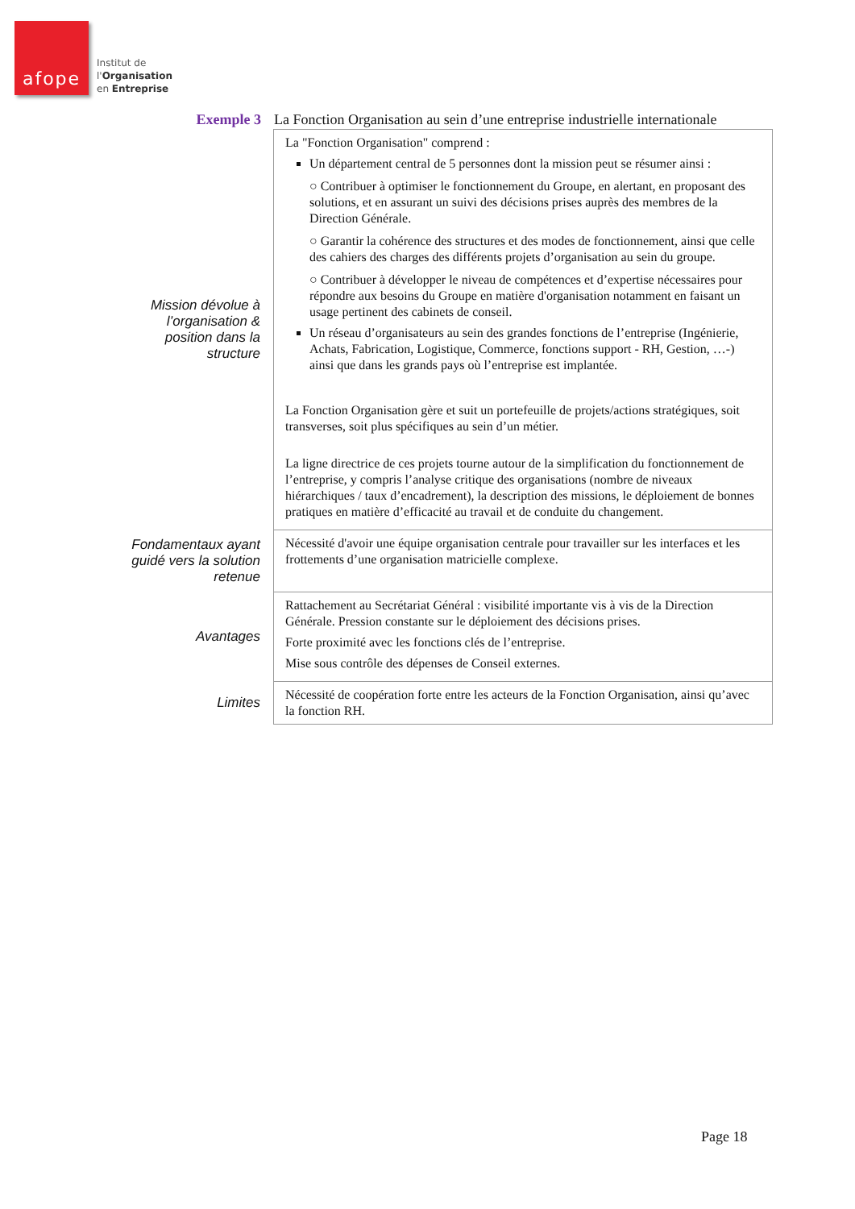afope
Institut de
l'Organisation
en Entreprise
Exemple 3 La Fonction Organisation au sein d’une entreprise industrielle internationale
| Mission dévolue à l’organisation & position dans la structure | La "Fonction Organisation" comprend : Un département central de 5 personnes dont la mission peut se résumer ainsi : ○ Contribuer à optimiser le fonctionnement du Groupe, en alertant, en proposant des solutions, et en assurant un suivi des décisions prises auprès des membres de la Direction Générale. ○ Garantir la cohérence des structures et des modes de fonctionnement, ainsi que celle des cahiers des charges des différents projets d’organisation au sein du groupe. ○ Contribuer à développer le niveau de compétences et d’expertise nécessaires pour répondre aux besoins du Groupe en matière d'organisation notamment en faisant un usage pertinent des cabinets de conseil. Un réseau d’organisateurs au sein des grandes fonctions de l’entreprise (Ingénierie, Achats, Fabrication, Logistique, Commerce, fonctions support - RH, Gestion, …-) ainsi que dans les grands pays où l’entreprise est implantée. La Fonction Organisation gère et suit un portefeuille de projets/actions stratégiques, soit transverses, soit plus spécifiques au sein d’un métier. La ligne directrice de ces projets tourne autour de la simplification du fonctionnement de l’entreprise, y compris l’analyse critique des organisations (nombre de niveaux hiérarchiques / taux d’encadrement), la description des missions, le déploiement de bonnes pratiques en matière d’efficacité au travail et de conduite du changement. |
| Fondamentaux ayant guidé vers la solution retenue | Nécessité d'avoir une équipe organisation centrale pour travailler sur les interfaces et les frottements d’une organisation matricielle complexe. |
| Avantages | Rattachement au Secrétariat Général : visibilité importante vis à vis de la Direction Générale. Pression constante sur le déploiement des décisions prises. Forte proximité avec les fonctions clés de l’entreprise. Mise sous contrôle des dépenses de Conseil externes. |
| Limites | Nécessité de coopération forte entre les acteurs de la Fonction Organisation, ainsi qu’avec la fonction RH. |
Page 18